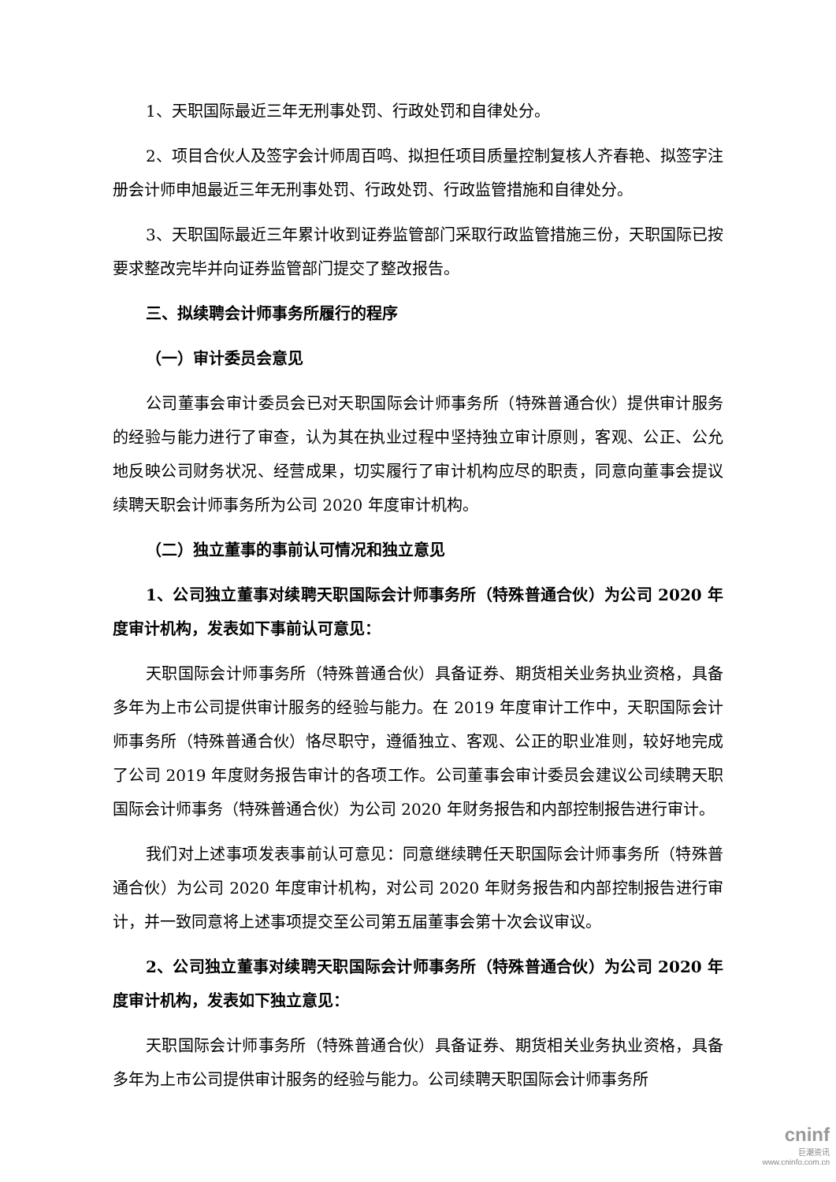1、天职国际最近三年无刑事处罚、行政处罚和自律处分。
2、项目合伙人及签字会计师周百鸣、拟担任项目质量控制复核人齐春艳、拟签字注册会计师申旭最近三年无刑事处罚、行政处罚、行政监管措施和自律处分。
3、天职国际最近三年累计收到证券监管部门采取行政监管措施三份，天职国际已按要求整改完毕并向证券监管部门提交了整改报告。
三、拟续聘会计师事务所履行的程序
（一）审计委员会意见
公司董事会审计委员会已对天职国际会计师事务所（特殊普通合伙）提供审计服务的经验与能力进行了审查，认为其在执业过程中坚持独立审计原则，客观、公正、公允地反映公司财务状况、经营成果，切实履行了审计机构应尽的职责，同意向董事会提议续聘天职会计师事务所为公司 2020 年度审计机构。
（二）独立董事的事前认可情况和独立意见
1、公司独立董事对续聘天职国际会计师事务所（特殊普通合伙）为公司 2020 年度审计机构，发表如下事前认可意见：
天职国际会计师事务所（特殊普通合伙）具备证券、期货相关业务执业资格，具备多年为上市公司提供审计服务的经验与能力。在 2019 年度审计工作中，天职国际会计师事务所（特殊普通合伙）恪尽职守，遵循独立、客观、公正的职业准则，较好地完成了公司 2019 年度财务报告审计的各项工作。公司董事会审计委员会建议公司续聘天职国际会计师事务（特殊普通合伙）为公司 2020 年财务报告和内部控制报告进行审计。
我们对上述事项发表事前认可意见：同意继续聘任天职国际会计师事务所（特殊普通合伙）为公司 2020 年度审计机构，对公司 2020 年财务报告和内部控制报告进行审计，并一致同意将上述事项提交至公司第五届董事会第十次会议审议。
2、公司独立董事对续聘天职国际会计师事务所（特殊普通合伙）为公司 2020 年度审计机构，发表如下独立意见：
天职国际会计师事务所（特殊普通合伙）具备证券、期货相关业务执业资格，具备多年为上市公司提供审计服务的经验与能力。公司续聘天职国际会计师事务所
cninf
巨潮资讯
www.cninfo.com.cn